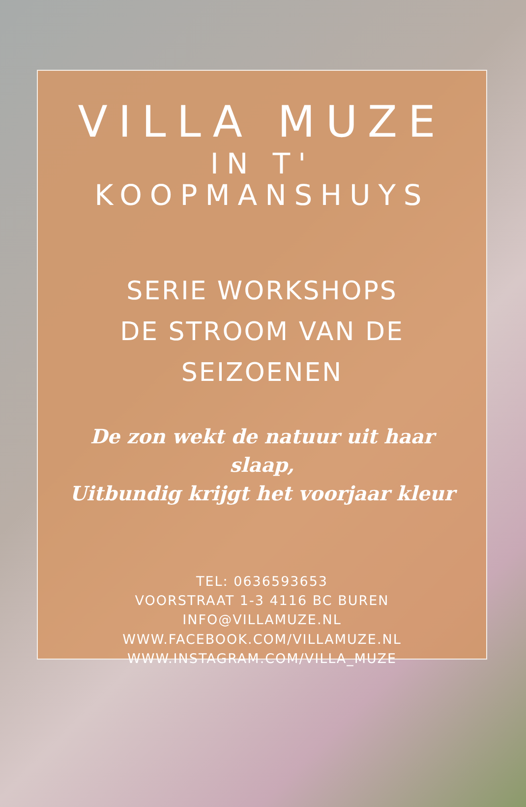VILLA MUZE
IN T' KOOPMANSHUYS
SERIE WORKSHOPS
DE STROOM VAN DE SEIZOENEN
De zon wekt de natuur uit haar slaap,
Uitbundig krijgt het voorjaar kleur
TEL: 0636593653
VOORSTRAAT 1-3 4116 BC BUREN
INFO@VILLAMUZE.NL
WWW.FACEBOOK.COM/VILLAMUZE.NL
WWW.INSTAGRAM.COM/VILLA_MUZE